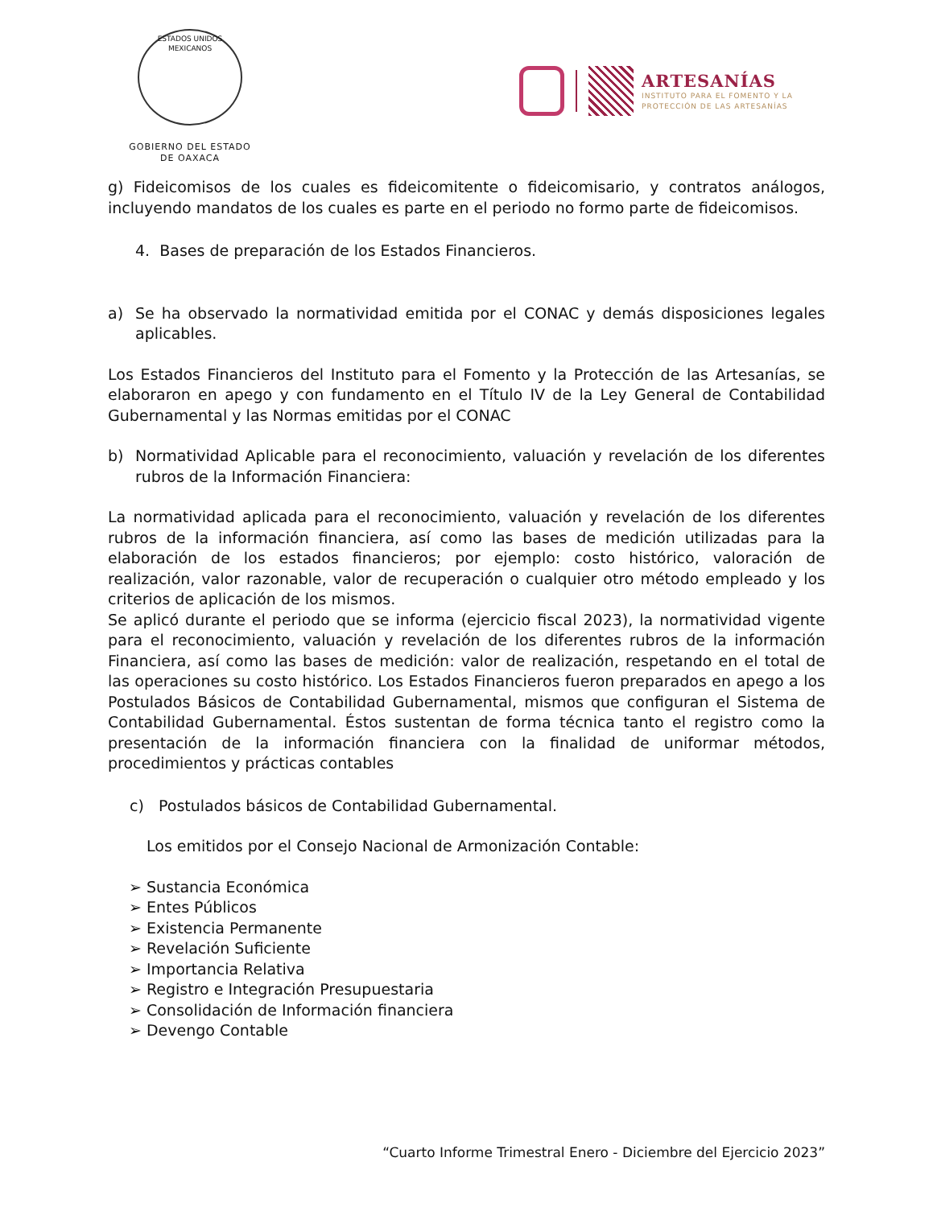ESTADOS UNIDOS MEXICANOS
GOBIERNO DEL ESTADO
DE OAXACA
ARTESANÍAS
INSTITUTO PARA EL FOMENTO Y LA
PROTECCIÓN DE LAS ARTESANÍAS
g) Fideicomisos de los cuales es fideicomitente o fideicomisario, y contratos análogos, incluyendo mandatos de los cuales es parte en el periodo no formo parte de fideicomisos.
4. Bases de preparación de los Estados Financieros.
a) Se ha observado la normatividad emitida por el CONAC y demás disposiciones legales aplicables.
Los Estados Financieros del Instituto para el Fomento y la Protección de las Artesanías, se elaboraron en apego y con fundamento en el Título IV de la Ley General de Contabilidad Gubernamental y las Normas emitidas por el CONAC
b) Normatividad Aplicable para el reconocimiento, valuación y revelación de los diferentes rubros de la Información Financiera:
La normatividad aplicada para el reconocimiento, valuación y revelación de los diferentes rubros de la información financiera, así como las bases de medición utilizadas para la elaboración de los estados financieros; por ejemplo: costo histórico, valoración de realización, valor razonable, valor de recuperación o cualquier otro método empleado y los criterios de aplicación de los mismos.
Se aplicó durante el periodo que se informa (ejercicio fiscal 2023), la normatividad vigente para el reconocimiento, valuación y revelación de los diferentes rubros de la información Financiera, así como las bases de medición: valor de realización, respetando en el total de las operaciones su costo histórico. Los Estados Financieros fueron preparados en apego a los Postulados Básicos de Contabilidad Gubernamental, mismos que configuran el Sistema de Contabilidad Gubernamental. Éstos sustentan de forma técnica tanto el registro como la presentación de la información financiera con la finalidad de uniformar métodos, procedimientos y prácticas contables
c) Postulados básicos de Contabilidad Gubernamental.
Los emitidos por el Consejo Nacional de Armonización Contable:
➢ Sustancia Económica
➢ Entes Públicos
➢ Existencia Permanente
➢ Revelación Suficiente
➢ Importancia Relativa
➢ Registro e Integración Presupuestaria
➢ Consolidación de Información financiera
➢ Devengo Contable
“Cuarto Informe Trimestral Enero - Diciembre del Ejercicio 2023”